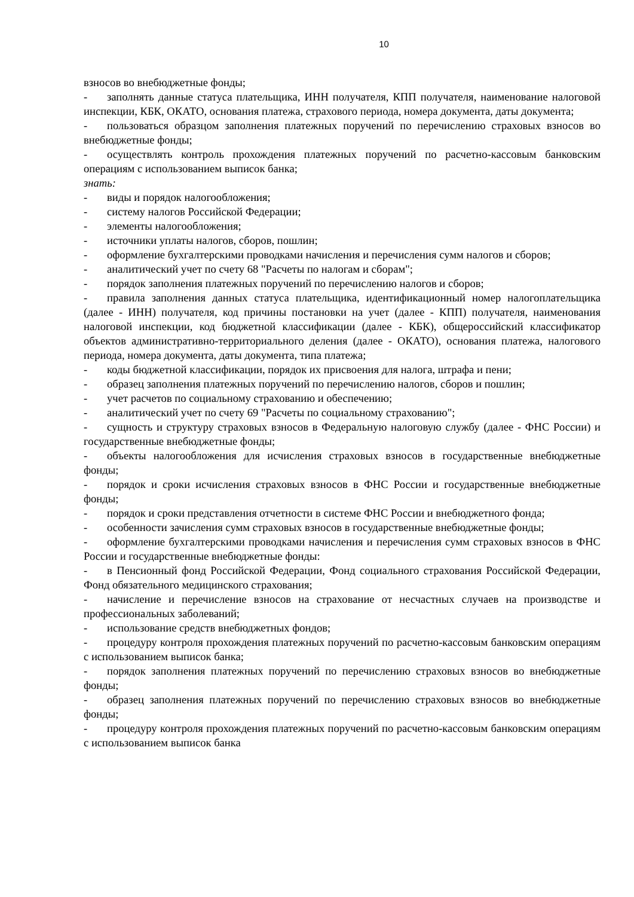10
взносов во внебюджетные фонды;
- заполнять данные статуса плательщика, ИНН получателя, КПП получателя, наименование налоговой инспекции, КБК, ОКАТО, основания платежа, страхового периода, номера документа, даты документа;
- пользоваться образцом заполнения платежных поручений по перечислению страховых взносов во внебюджетные фонды;
- осуществлять контроль прохождения платежных поручений по расчетно-кассовым банковским операциям с использованием выписок банка;
знать:
- виды и порядок налогообложения;
- систему налогов Российской Федерации;
- элементы налогообложения;
- источники уплаты налогов, сборов, пошлин;
- оформление бухгалтерскими проводками начисления и перечисления сумм налогов и сборов;
- аналитический учет по счету 68 "Расчеты по налогам и сборам";
- порядок заполнения платежных поручений по перечислению налогов и сборов;
- правила заполнения данных статуса плательщика, идентификационный номер налогоплательщика (далее - ИНН) получателя, код причины постановки на учет (далее - КПП) получателя, наименования налоговой инспекции, код бюджетной классификации (далее - КБК), общероссийский классификатор объектов административно-территориального деления (далее - ОКАТО), основания платежа, налогового периода, номера документа, даты документа, типа платежа;
- коды бюджетной классификации, порядок их присвоения для налога, штрафа и пени;
- образец заполнения платежных поручений по перечислению налогов, сборов и пошлин;
- учет расчетов по социальному страхованию и обеспечению;
- аналитический учет по счету 69 "Расчеты по социальному страхованию";
- сущность и структуру страховых взносов в Федеральную налоговую службу (далее - ФНС России) и государственные внебюджетные фонды;
- объекты налогообложения для исчисления страховых взносов в государственные внебюджетные фонды;
- порядок и сроки исчисления страховых взносов в ФНС России и государственные внебюджетные фонды;
- порядок и сроки представления отчетности в системе ФНС России и внебюджетного фонда;
- особенности зачисления сумм страховых взносов в государственные внебюджетные фонды;
- оформление бухгалтерскими проводками начисления и перечисления сумм страховых взносов в ФНС России и государственные внебюджетные фонды:
- в Пенсионный фонд Российской Федерации, Фонд социального страхования Российской Федерации, Фонд обязательного медицинского страхования;
- начисление и перечисление взносов на страхование от несчастных случаев на производстве и профессиональных заболеваний;
- использование средств внебюджетных фондов;
- процедуру контроля прохождения платежных поручений по расчетно-кассовым банковским операциям с использованием выписок банка;
- порядок заполнения платежных поручений по перечислению страховых взносов во внебюджетные фонды;
- образец заполнения платежных поручений по перечислению страховых взносов во внебюджетные фонды;
- процедуру контроля прохождения платежных поручений по расчетно-кассовым банковским операциям с использованием выписок банка